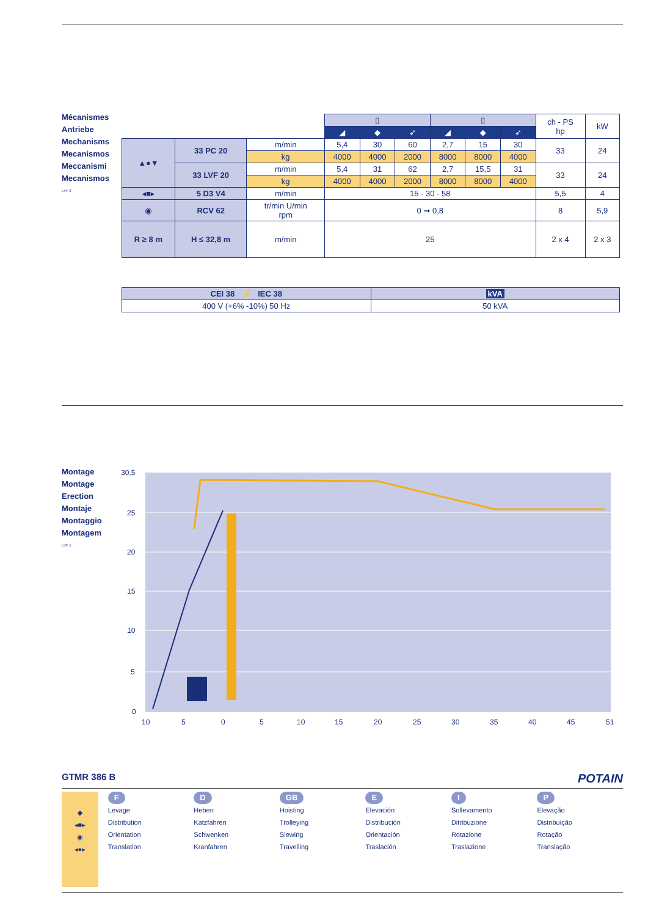Mécanismes
Antriebe
Mechanisms
Mecanismos
Meccanismi
Mecanismos
LYF 2
| | | | ▯ | | | ▯ | | | ch - PS hp | kW |
| | | | ◢ | ◆ | ➶ | ◢ | ◆ | ➶ | | |
| ▲●▼ | 33 PC 20 | m/min | 5,4 | 30 | 60 | 2,7 | 15 | 30 | 33 | 24 |
| | | kg | 4000 | 4000 | 2000 | 8000 | 8000 | 4000 | | |
| | 33 LVF 20 | m/min | 5,4 | 31 | 62 | 2,7 | 15,5 | 31 | 33 | 24 |
| | | kg | 4000 | 4000 | 2000 | 8000 | 8000 | 4000 | | |
| ◂■▸ | 5 D3 V4 | m/min | 15 - 30 - 58 | | | | | | 5,5 | 4 |
| ◉ | RCV 62 | tr/min U/min rpm | 0 ➞ 0,8 | | | | | | 8 | 5,9 |
| R ≥ 8 m | H ≤ 32,8 m | m/min | 25 | | | | | | 2 x 4 | 2 x 3 |
| CEI 38 ⚡ IEC 38 | kVA |
| 400 V (+6% -10%) 50 Hz | 50 kVA |
Montage
Montage
Erection
Montaje
Montaggio
Montagem
LYF 1
30,5
25
20
15
10
5
0
10
5
0
5
10
15
20
25
30
35
40
45
51
GTMR 386 B POTAIN
◆
◂■▸
◉
◂●▸
F
Levage
Distribution
Orientation
Translation
D
Heben
Katzfahren
Schwenken
Kranfahren
GB
Hoisting
Trolleying
Slewing
Travelling
E
Elevación
Distribución
Orientación
Traslación
I
Sollevamento
Ditribuzione
Rotazione
Traslazione
P
Elevação
Distribuição
Rotação
Translação